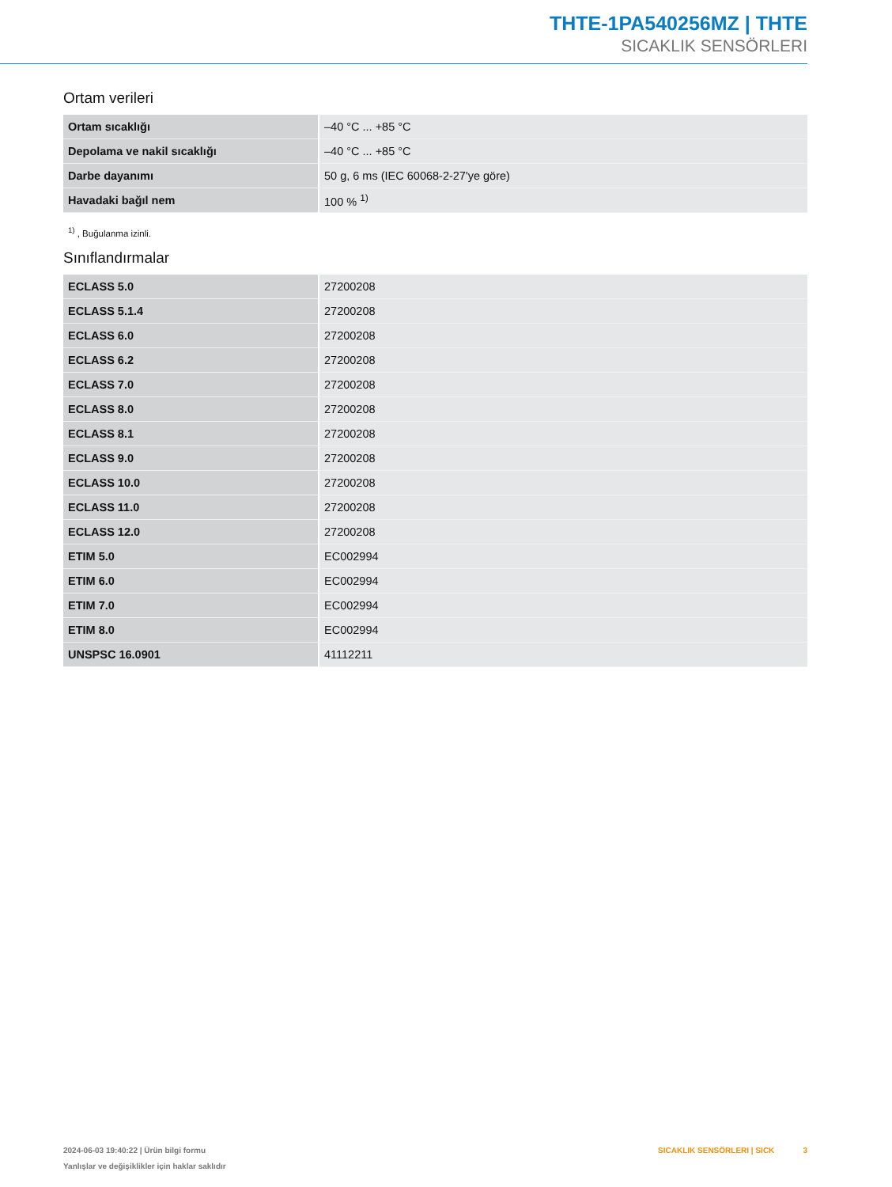THTE-1PA540256MZ | THTE
SICAKLIK SENSÖRLERI
Ortam verileri
| Ortam sıcaklığı | –40 °C ... +85 °C |
| Depolama ve nakil sıcaklığı | –40 °C ... +85 °C |
| Darbe dayanımı | 50 g, 6 ms (IEC 60068-2-27'ye göre) |
| Havadaki bağıl nem | 100 % <sup>1)</sup> |
<sup>1)</sup> , Buğulanma izinli.
Sınıflandırmalar
| ECLASS 5.0 | 27200208 |
| ECLASS 5.1.4 | 27200208 |
| ECLASS 6.0 | 27200208 |
| ECLASS 6.2 | 27200208 |
| ECLASS 7.0 | 27200208 |
| ECLASS 8.0 | 27200208 |
| ECLASS 8.1 | 27200208 |
| ECLASS 9.0 | 27200208 |
| ECLASS 10.0 | 27200208 |
| ECLASS 11.0 | 27200208 |
| ECLASS 12.0 | 27200208 |
| ETIM 5.0 | EC002994 |
| ETIM 6.0 | EC002994 |
| ETIM 7.0 | EC002994 |
| ETIM 8.0 | EC002994 |
| UNSPSC 16.0901 | 41112211 |
2024-06-03 19:40:22 | Ürün bilgi formu
Yanlışlar ve değişiklikler için haklar saklıdır
SICAKLIK SENSÖRLERI | SICK 3